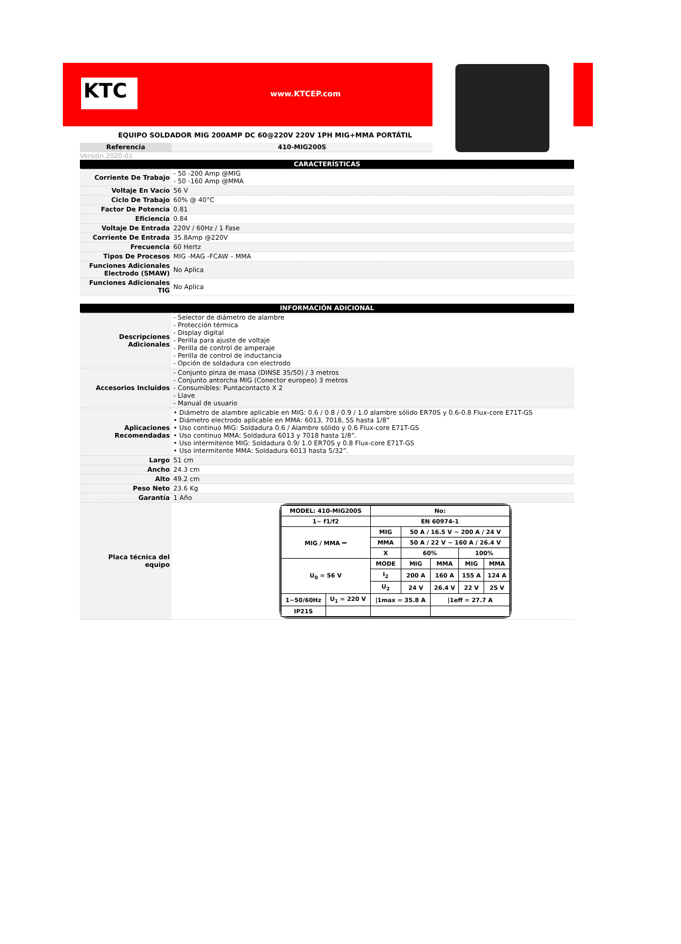KTC www.KTCEP.com
EQUIPO SOLDADOR MIG 200AMP DC 60@220V 220V 1PH MIG+MMA PORTÁTIL
| Referencia | 410-MIG200S |
Versión 2020-01
| CARACTERÍSTICAS | |
| Corriente De Trabajo | - 50 -200 Amp @MIG - 50 -160 Amp @MMA |
| Voltaje En Vacío | 56 V |
| Ciclo De Trabajo | 60% @ 40°C |
| Factor De Potencia | 0.81 |
| Eficiencia | 0.84 |
| Voltaje De Entrada | 220V / 60Hz / 1 Fase |
| Corriente De Entrada | 35.8Amp @220V |
| Frecuencia | 60 Hertz |
| Tipos De Procesos | MIG -MAG -FCAW – MMA |
| Funciones Adicionales Electrodo (SMAW) | No Aplica |
| Funciones Adicionales TIG | No Aplica |
| INFORMACIÓN ADICIONAL | |
| Descripciones Adicionales | - Selector de diámetro de alambre - Protección térmica - Display digital - Perilla para ajuste de voltaje - Perilla de control de amperaje - Perilla de control de inductancia - Opción de soldadura con electrodo |
| Accesorios Incluidos | - Conjunto pinza de masa (DINSE 35/50) / 3 metros - Conjunto antorcha MIG (Conector europeo) 3 metros - Consumibles: Puntacontacto X 2 - Llave - Manual de usuario |
| Aplicaciones Recomendadas | • Diámetro de alambre aplicable en MIG: 0.6 / 0.8 / 0.9 / 1.0 alambre sólido ER70S y 0.6-0.8 Flux-core E71T-GS • Diámetro electrodo aplicable en MMA: 6013, 7018, SS hasta 1/8” • Uso continuo MIG: Soldadura 0.6 / Alambre sólido y 0.6 Flux-core E71T-GS • Uso continuo MMA: Soldadura 6013 y 7018 hasta 1/8”. • Uso intermitente MIG: Soldadura 0.9/ 1.0 ER70S y 0.8 Flux-core E71T-GS • Uso intermitente MMA: Soldadura 6013 hasta 5/32”. |
| Largo | 51 cm |
| Ancho | 24.3 cm |
| Alto | 49.2 cm |
| Peso Neto | 23.6 Kg |
| Garantía | 1 Año |
| Placa técnica del equipo | / MODEL: 410-MIG200S / / No: / / / / / / 1~ f1/f2 / / EN 60974-1 / / / / / / MIG / MMA ⎓ / / MIG / 50 A / 16.5 V ~ 200 A / 24 V / / / / / / / MMA / 50 A / 22 V ~ 160 A / 26.4 V / / / / / / / X / 60% / / 100% / / / U<sub>0</sub> = 56 V / / MODE / MIG / MMA / MIG / MMA / / / / I<sub>2</sub> / 200 A / 160 A / 155 A / 124 A / / / / U<sub>2</sub> / 24 V / 26.4 V / 22 V / 25 V / / 1~50/60Hz / U<sub>1</sub> = 220 V / /1max = 35.8 A / / /1eff = 27.7 A / / / / IP21S / / / / / / / |